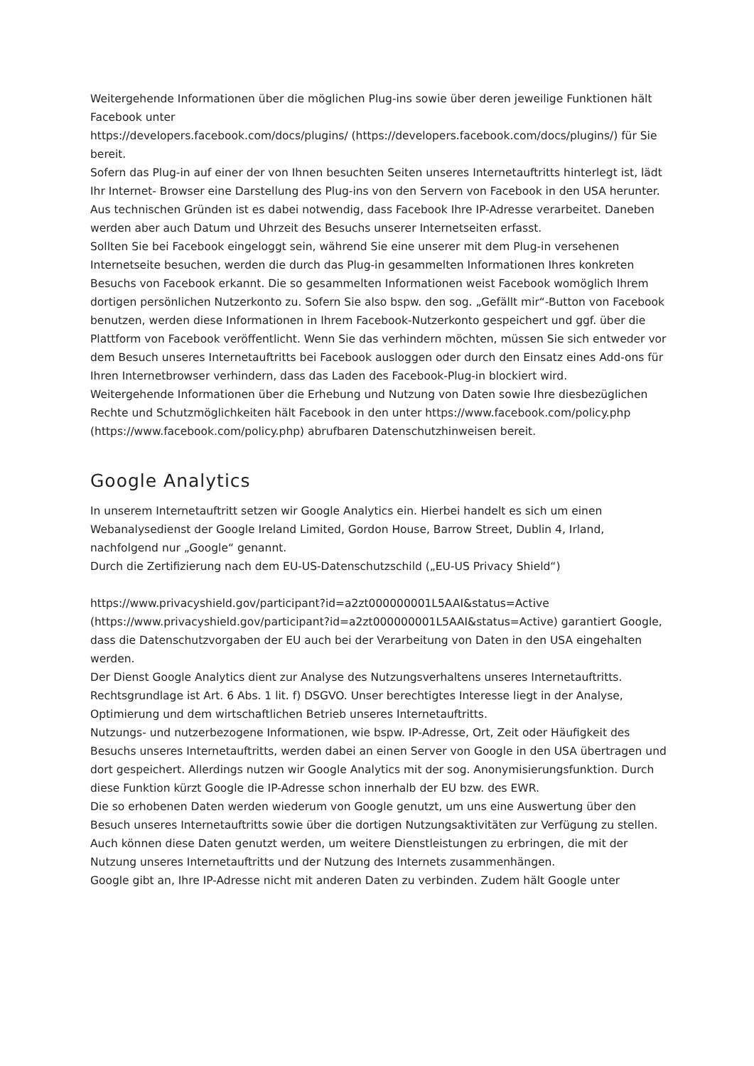Weitergehende Informationen über die möglichen Plug-ins sowie über deren jeweilige Funktionen hält Facebook unter
https://developers.facebook.com/docs/plugins/ (https://developers.facebook.com/docs/plugins/) für Sie bereit.
Sofern das Plug-in auf einer der von Ihnen besuchten Seiten unseres Internetauftritts hinterlegt ist, lädt Ihr Internet- Browser eine Darstellung des Plug-ins von den Servern von Facebook in den USA herunter. Aus technischen Gründen ist es dabei notwendig, dass Facebook Ihre IP-Adresse verarbeitet. Daneben werden aber auch Datum und Uhrzeit des Besuchs unserer Internetseiten erfasst.
Sollten Sie bei Facebook eingeloggt sein, während Sie eine unserer mit dem Plug-in versehenen Internetseite besuchen, werden die durch das Plug-in gesammelten Informationen Ihres konkreten Besuchs von Facebook erkannt. Die so gesammelten Informationen weist Facebook womöglich Ihrem dortigen persönlichen Nutzerkonto zu. Sofern Sie also bspw. den sog. „Gefällt mir“-Button von Facebook benutzen, werden diese Informationen in Ihrem Facebook-Nutzerkonto gespeichert und ggf. über die Plattform von Facebook veröffentlicht. Wenn Sie das verhindern möchten, müssen Sie sich entweder vor dem Besuch unseres Internetauftritts bei Facebook ausloggen oder durch den Einsatz eines Add-ons für Ihren Internetbrowser verhindern, dass das Laden des Facebook-Plug-in blockiert wird.
Weitergehende Informationen über die Erhebung und Nutzung von Daten sowie Ihre diesbezüglichen Rechte und Schutzmöglichkeiten hält Facebook in den unter https://www.facebook.com/policy.php (https://www.facebook.com/policy.php) abrufbaren Datenschutzhinweisen bereit.
Google Analytics
In unserem Internetauftritt setzen wir Google Analytics ein. Hierbei handelt es sich um einen Webanalysedienst der Google Ireland Limited, Gordon House, Barrow Street, Dublin 4, Irland, nachfolgend nur „Google“ genannt.
Durch die Zertifizierung nach dem EU-US-Datenschutzschild („EU-US Privacy Shield“)
https://www.privacyshield.gov/participant?id=a2zt000000001L5AAI&status=Active (https://www.privacyshield.gov/participant?id=a2zt000000001L5AAI&status=Active) garantiert Google, dass die Datenschutzvorgaben der EU auch bei der Verarbeitung von Daten in den USA eingehalten werden.
Der Dienst Google Analytics dient zur Analyse des Nutzungsverhaltens unseres Internetauftritts. Rechtsgrundlage ist Art. 6 Abs. 1 lit. f) DSGVO. Unser berechtigtes Interesse liegt in der Analyse, Optimierung und dem wirtschaftlichen Betrieb unseres Internetauftritts.
Nutzungs- und nutzerbezogene Informationen, wie bspw. IP-Adresse, Ort, Zeit oder Häufigkeit des Besuchs unseres Internetauftritts, werden dabei an einen Server von Google in den USA übertragen und dort gespeichert. Allerdings nutzen wir Google Analytics mit der sog. Anonymisierungsfunktion. Durch diese Funktion kürzt Google die IP-Adresse schon innerhalb der EU bzw. des EWR.
Die so erhobenen Daten werden wiederum von Google genutzt, um uns eine Auswertung über den Besuch unseres Internetauftritts sowie über die dortigen Nutzungsaktivitäten zur Verfügung zu stellen. Auch können diese Daten genutzt werden, um weitere Dienstleistungen zu erbringen, die mit der Nutzung unseres Internetauftritts und der Nutzung des Internets zusammenhängen.
Google gibt an, Ihre IP-Adresse nicht mit anderen Daten zu verbinden. Zudem hält Google unter